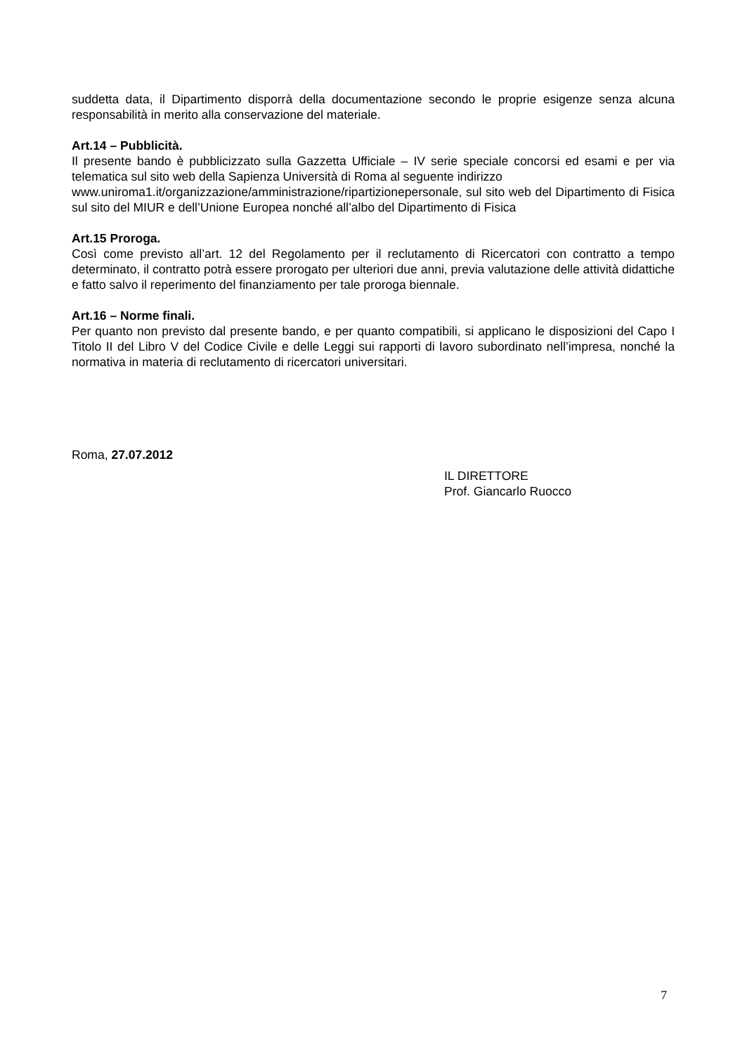suddetta data, il Dipartimento disporrà della documentazione secondo le proprie esigenze senza alcuna responsabilità in merito alla conservazione del materiale.
Art.14 – Pubblicità.
Il presente bando è pubblicizzato sulla Gazzetta Ufficiale – IV serie speciale concorsi ed esami e per via telematica sul sito web della Sapienza Università di Roma al seguente indirizzo
www.uniroma1.it/organizzazione/amministrazione/ripartizionepersonale, sul sito web del Dipartimento di Fisica sul sito del MIUR e dell’Unione Europea nonché all’albo del Dipartimento di Fisica
Art.15 Proroga.
Così come previsto all’art. 12 del Regolamento per il reclutamento di Ricercatori con contratto a tempo determinato, il contratto potrà essere prorogato per ulteriori due anni, previa valutazione delle attività didattiche e fatto salvo il reperimento del finanziamento per tale proroga biennale.
Art.16 – Norme finali.
Per quanto non previsto dal presente bando, e per quanto compatibili, si applicano le disposizioni del Capo I Titolo II del Libro V del Codice Civile e delle Leggi sui rapporti di lavoro subordinato nell’impresa, nonché la normativa in materia di reclutamento di ricercatori universitari.
Roma, 27.07.2012
IL DIRETTORE
Prof. Giancarlo Ruocco
7